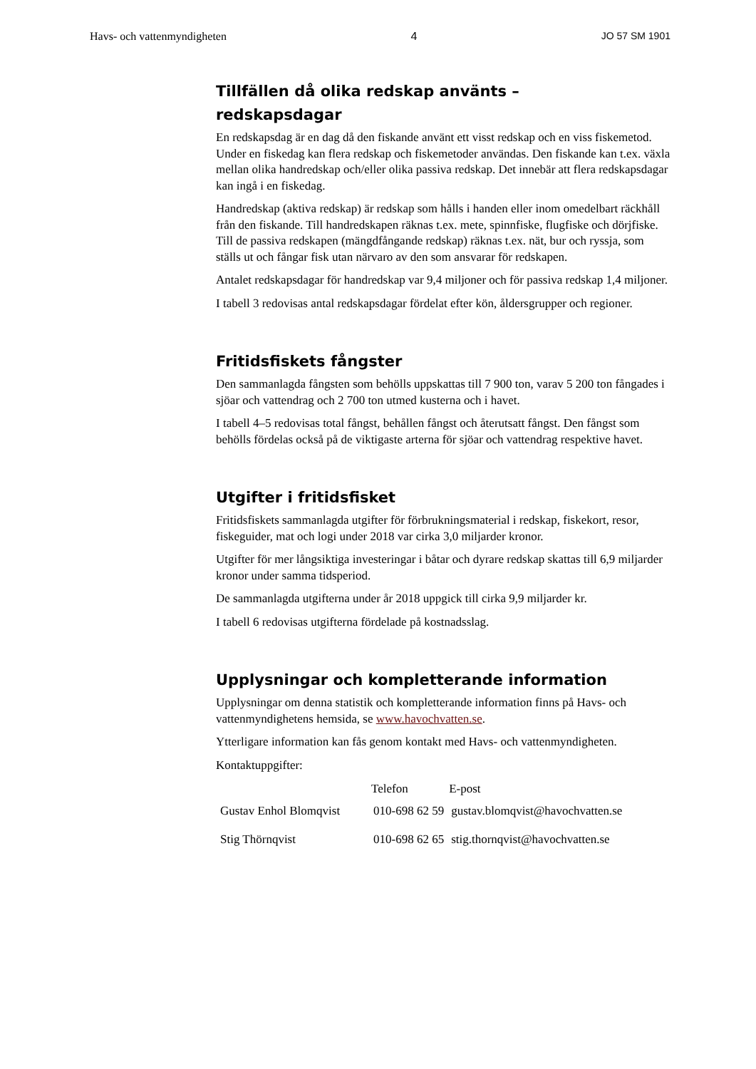Havs- och vattenmyndigheten 4 JO 57 SM 1901
Tillfällen då olika redskap använts –
redskapsdagar
En redskapsdag är en dag då den fiskande använt ett visst redskap och en viss fiskemetod. Under en fiskedag kan flera redskap och fiskemetoder användas. Den fiskande kan t.ex. växla mellan olika handredskap och/eller olika passiva redskap. Det innebär att flera redskapsdagar kan ingå i en fiskedag.
Handredskap (aktiva redskap) är redskap som hålls i handen eller inom omedel­bart räckhåll från den fiskande. Till handredskapen räknas t.ex. mete, spinn­fiske, flugfiske och dörjfiske. Till de passiva redskapen (mängdfångande red­skap) räknas t.ex. nät, bur och ryssja, som ställs ut och fångar fisk utan närvaro av den som ansvarar för redskapen.
Antalet redskapsdagar för handredskap var 9,4 miljoner och för passiva redskap 1,4 miljoner.
I tabell 3 redovisas antal redskapsdagar fördelat efter kön, åldersgrupper och regioner.
Fritidsfiskets fångster
Den sammanlagda fångsten som behölls uppskattas till 7 900 ton, varav 5 200 ton fångades i sjöar och vattendrag och 2 700 ton utmed kusterna och i havet.
I tabell 4–5 redovisas total fångst, behållen fångst och återutsatt fångst. Den fångst som behölls fördelas också på de viktigaste arterna för sjöar och vatten­drag respektive havet.
Utgifter i fritidsfisket
Fritidsfiskets sammanlagda utgifter för förbrukningsmaterial i redskap, fiske­kort, resor, fiskeguider, mat och logi under 2018 var cirka 3,0 miljarder kronor.
Utgifter för mer långsiktiga investeringar i båtar och dyrare redskap skattas till 6,9 miljarder kronor under samma tidsperiod.
De sammanlagda utgifterna under år 2018 uppgick till cirka 9,9 miljarder kr.
I tabell 6 redovisas utgifterna fördelade på kostnadsslag.
Upplysningar och kompletterande information
Upplysningar om denna statistik och kompletterande information finns på Havs- och vattenmyndighetens hemsida, se www.havochvatten.se.
Ytterligare information kan fås genom kontakt med Havs- och vattenmyndig­heten.
Kontaktuppgifter:
| | Telefon | E-post |
| --- | --- | --- |
| Gustav Enhol Blomqvist | 010-698 62 59 | gustav.blomqvist@havochvatten.se |
| Stig Thörnqvist | 010-698 62 65 | stig.thornqvist@havochvatten.se |